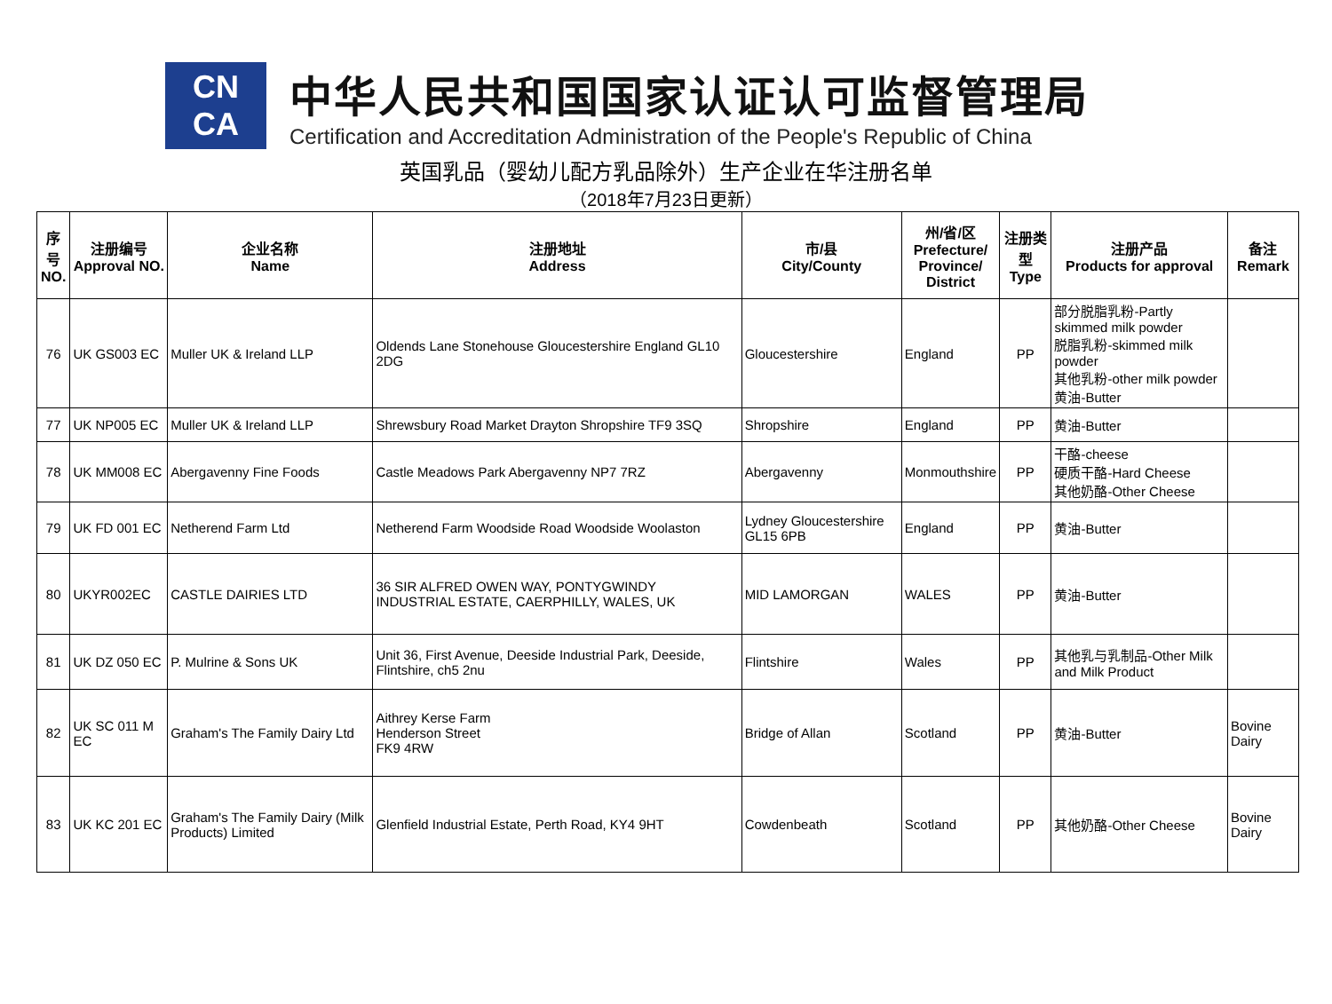CN
CA
中华人民共和国国家认证认可监督管理局
Certification and Accreditation Administration of the People's Republic of China
英国乳品（婴幼儿配方乳品除外）生产企业在华注册名单
（2018年7月23日更新）
| 序号 NO. | 注册编号 Approval NO. | 企业名称 Name | 注册地址 Address | 市/县 City/County | 州/省/区 Prefecture/ Province/ District | 注册类型 Type | 注册产品 Products for approval | 备注 Remark |
| --- | --- | --- | --- | --- | --- | --- | --- | --- |
| 76 | UK GS003 EC | Muller UK & Ireland LLP | Oldends Lane Stonehouse Gloucestershire England GL10 2DG | Gloucestershire | England | PP | 部分脱脂乳粉-Partly skimmed milk powder 脱脂乳粉-skimmed milk powder 其他乳粉-other milk powder 黄油-Butter | |
| 77 | UK NP005 EC | Muller UK & Ireland LLP | Shrewsbury Road Market Drayton Shropshire TF9 3SQ | Shropshire | England | PP | 黄油-Butter | |
| 78 | UK MM008 EC | Abergavenny Fine Foods | Castle Meadows Park Abergavenny NP7 7RZ | Abergavenny | Monmouthshire | PP | 干酪-cheese 硬质干酪-Hard Cheese 其他奶酪-Other Cheese | |
| 79 | UK FD 001 EC | Netherend Farm Ltd | Netherend Farm Woodside Road Woodside Woolaston | Lydney Gloucestershire GL15 6PB | England | PP | 黄油-Butter | |
| 80 | UKYR002EC | CASTLE DAIRIES LTD | 36 SIR ALFRED OWEN WAY, PONTYGWINDY INDUSTRIAL ESTATE, CAERPHILLY, WALES, UK | MID LAMORGAN | WALES | PP | 黄油-Butter | |
| 81 | UK DZ 050 EC | P. Mulrine & Sons UK | Unit 36, First Avenue, Deeside Industrial Park, Deeside, Flintshire, ch5 2nu | Flintshire | Wales | PP | 其他乳与乳制品-Other Milk and Milk Product | |
| 82 | UK SC 011 M EC | Graham's The Family Dairy Ltd | Aithrey Kerse Farm Henderson Street FK9 4RW | Bridge of Allan | Scotland | PP | 黄油-Butter | Bovine Dairy |
| 83 | UK KC 201 EC | Graham's The Family Dairy (Milk Products) Limited | Glenfield Industrial Estate, Perth Road, KY4 9HT | Cowdenbeath | Scotland | PP | 其他奶酪-Other Cheese | Bovine Dairy |